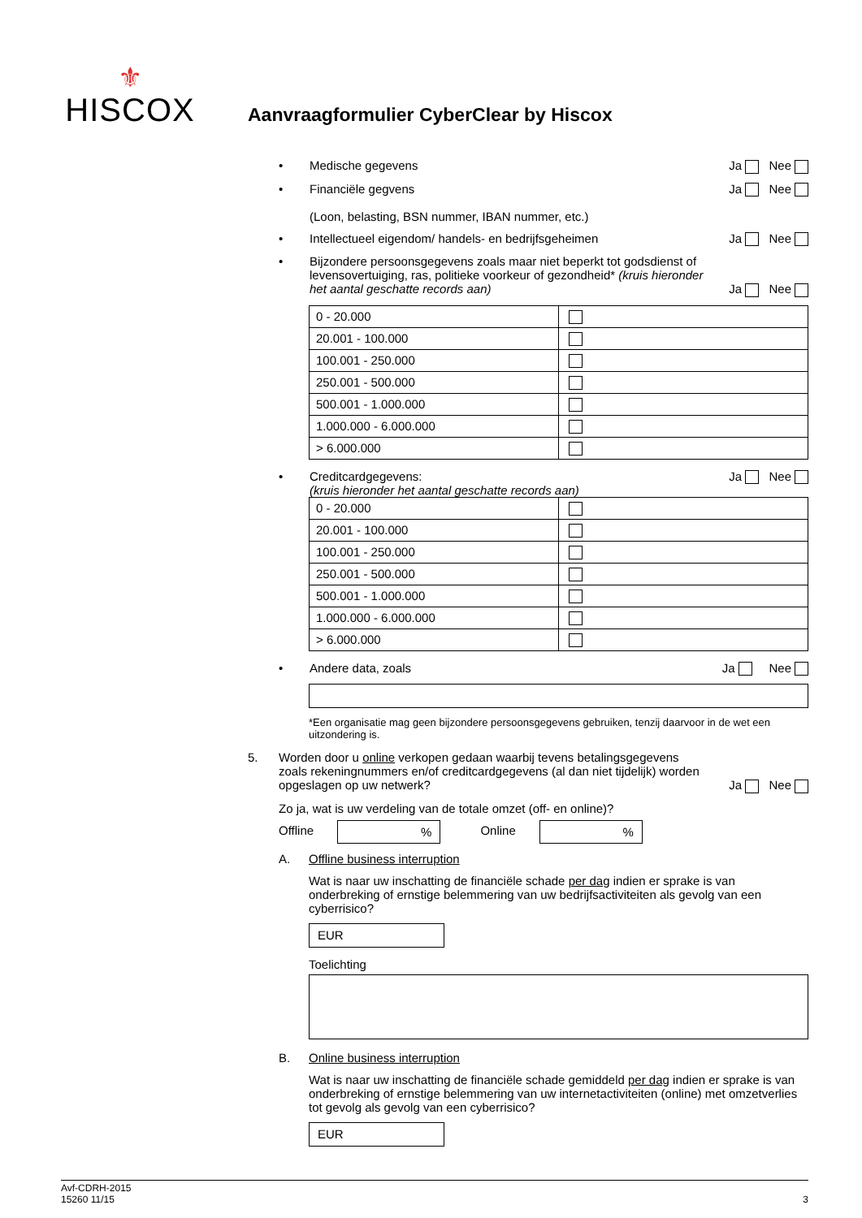⚜
HISCOX
Aanvraagformulier CyberClear by Hiscox
• Medische gegevens Ja Nee
• Financiële gegvens
(Loon, belasting, BSN nummer, IBAN nummer, etc.) Ja Nee
• Intellectueel eigendom/ handels- en bedrijfsgeheimen Ja Nee
• Bijzondere persoonsgegevens zoals maar niet beperkt tot godsdienst of levensovertuiging, ras, politieke voorkeur of gezondheid* (kruis hieronder het aantal geschatte records aan)
Ja Nee
| 0 - 20.000 | |
| 20.001 - 100.000 | |
| 100.001 - 250.000 | |
| 250.001 - 500.000 | |
| 500.001 - 1.000.000 | |
| 1.000.000 - 6.000.000 | |
| > 6.000.000 | |
• Creditcardgegevens:
(kruis hieronder het aantal geschatte records aan) Ja Nee
| 0 - 20.000 | |
| 20.001 - 100.000 | |
| 100.001 - 250.000 | |
| 250.001 - 500.000 | |
| 500.001 - 1.000.000 | |
| 1.000.000 - 6.000.000 | |
| > 6.000.000 | |
• Andere data, zoals Ja Nee
*Een organisatie mag geen bijzondere persoonsgegevens gebruiken, tenzij daarvoor in de wet een uitzondering is.
5. Worden door u online verkopen gedaan waarbij tevens betalingsgegevens zoals rekeningnummers en/of creditcardgegevens (al dan niet tijdelijk) worden opgeslagen op uw netwerk?
Ja Nee
Zo ja, wat is uw verdeling van de totale omzet (off- en online)?
Offline % Online %
A. Offline business interruption
Wat is naar uw inschatting de financiële schade per dag indien er sprake is van onderbreking of ernstige belemmering van uw bedrijfsactiviteiten als gevolg van een cyberrisico?
EUR
Toelichting
B. Online business interruption
Wat is naar uw inschatting de financiële schade gemiddeld per dag indien er sprake is van onderbreking of ernstige belemmering van uw internetactiviteiten (online) met omzetverlies tot gevolg als gevolg van een cyberrisico?
EUR
Avf-CDRH-2015
15260 11/15 3